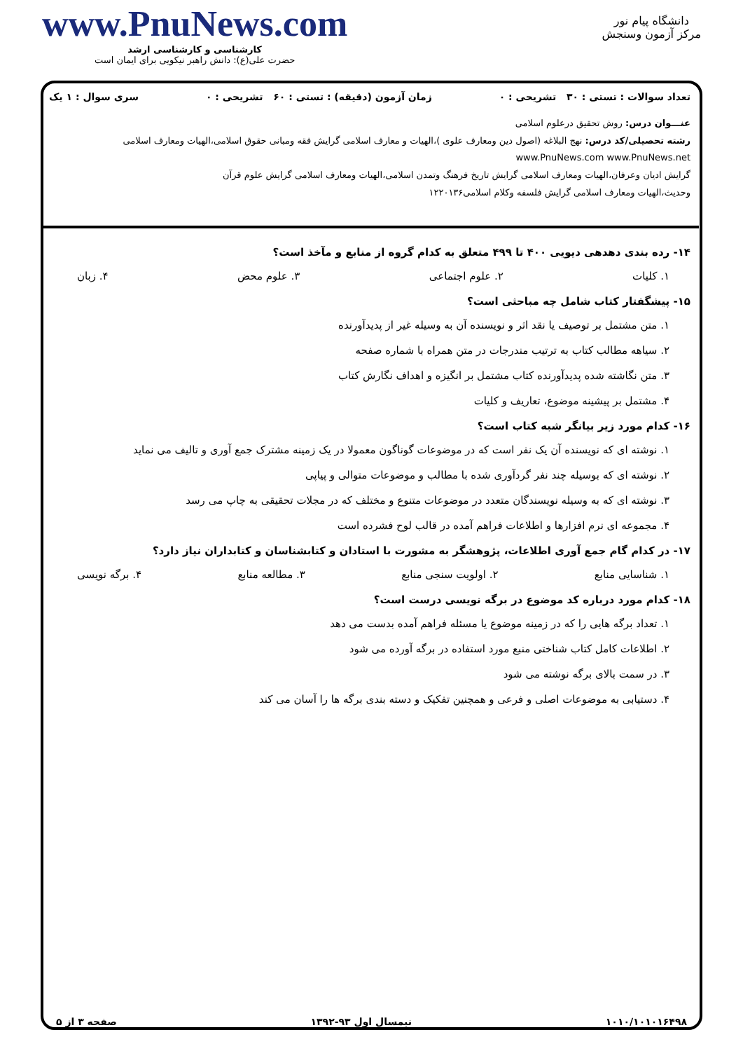دانشگاه پیام نور
مرکز آزمون وسنجش
www.PnuNews.com
کارشناسی و کارشناسی ارشد
حضرت علی(ع): دانش راهبر نیکویی برای ایمان است
تعداد سوالات : تستی : ۳۰ تشریحی : ۰ زمان آزمون (دقیقه) : تستی : ۶۰ تشریحی : ۰ سری سوال : ۱ یک
عنـــوان درس: روش تحقیق درعلوم اسلامی
رشته تحصیلی/کد درس: نهج البلاغه (اصول دین ومعارف علوی )،الهیات و معارف اسلامی گرایش فقه ومبانی حقوق اسلامی،الهیات ومعارف اسلامی www.PnuNews.com www.PnuNews.net
گرایش ادیان وعرفان،الهیات ومعارف اسلامی گرایش تاریخ فرهنگ وتمدن اسلامی،الهیات ومعارف اسلامی گرایش علوم قرآن
وحدیث،الهیات ومعارف اسلامی گرایش فلسفه وکلام اسلامی۱۲۲۰۱۳۶
۱۴- رده بندی دهدهی دیویی ۴۰۰ تا ۴۹۹ متعلق به کدام گروه از منابع و مآخذ است؟
۱. کلیات ۲. علوم اجتماعی ۳. علوم محض ۴. زبان
۱۵- پیشگفتار کتاب شامل چه مباحثی است؟
۱. متن مشتمل بر توصیف یا نقد اثر و نویسنده آن به وسیله غیر از پدیدآورنده
۲. سیاهه مطالب کتاب به ترتیب مندرجات در متن همراه با شماره صفحه
۳. متن نگاشته شده پدیدآورنده کتاب مشتمل بر انگیزه و اهداف نگارش کتاب
۴. مشتمل بر پیشینه موضوع، تعاریف و کلیات
۱۶- کدام مورد زیر بیانگر شبه کتاب است؟
۱. نوشته ای که نویسنده آن یک نفر است که در موضوعات گوناگون معمولا در یک زمینه مشترک جمع آوری و تالیف می نماید
۲. نوشته ای که بوسیله چند نفر گردآوری شده با مطالب و موضوعات متوالی و پیاپی
۳. نوشته ای که به وسیله نویسندگان متعدد در موضوعات متنوع و مختلف که در مجلات تحقیقی به چاپ می رسد
۴. مجموعه ای نرم افزارها و اطلاعات فراهم آمده در قالب لوح فشرده است
۱۷- در کدام گام جمع آوری اطلاعات، پژوهشگر به مشورت با استادان و کتابشناسان و کتابداران نیاز دارد؟
۱. شناسایی منابع ۲. اولویت سنجی منابع ۳. مطالعه منابع ۴. برگه نویسی
۱۸- کدام مورد درباره کد موضوع در برگه نویسی درست است؟
۱. تعداد برگه هایی را که در زمینه موضوع یا مسئله فراهم آمده بدست می دهد
۲. اطلاعات کامل کتاب شناختی منبع مورد استفاده در برگه آورده می شود
۳. در سمت بالای برگه نوشته می شود
۴. دستیابی به موضوعات اصلی و فرعی و همچنین تفکیک و دسته بندی برگه ها را آسان می کند
۱۰۱۰/۱۰۱۰۱۶۴۹۸ نیمسال اول ۹۳-۱۳۹۲ صفحه ۳ از ۵